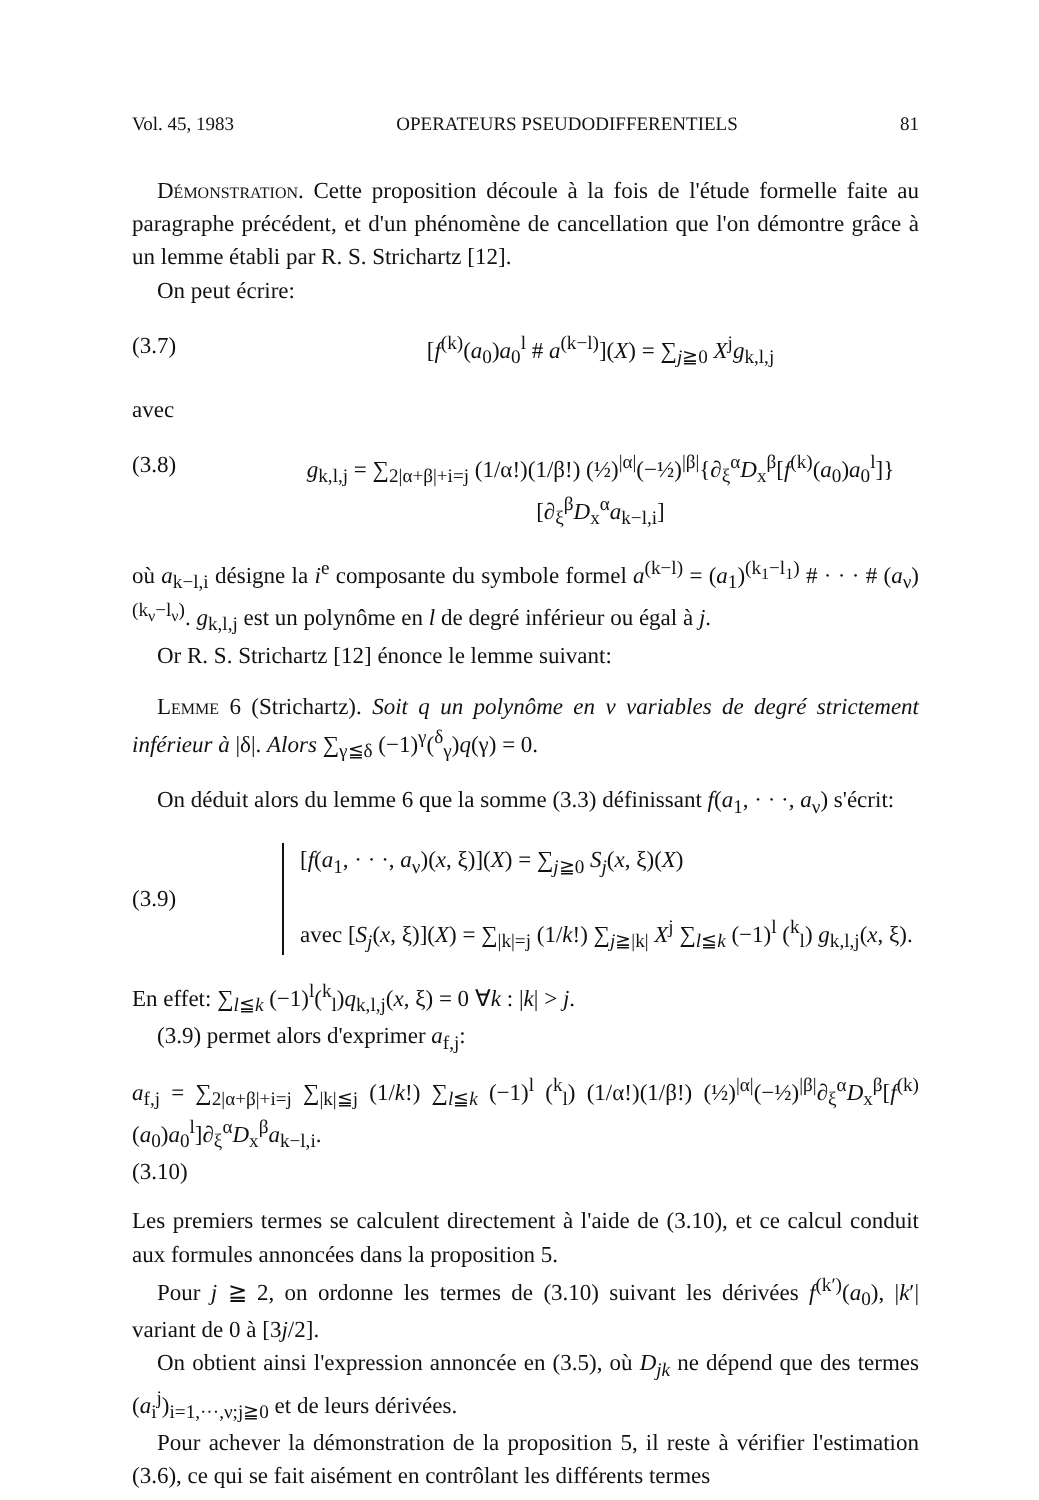Vol. 45, 1983 OPERATEURS PSEUDODIFFERENTIELS 81
Démonstration. Cette proposition découle à la fois de l'étude formelle faite au paragraphe précédent, et d'un phénomène de cancellation que l'on démontre grâce à un lemme établi par R. S. Strichartz [12].
On peut écrire:
(3.7) [f<sup>(k)</sup>(a<sub>0</sub>)a<sub>0</sub><sup>l</sup> # a<sup>(k−l)</sup>](X) = ∑<sub>j≧0</sub> X<sup>j</sup>g<sub>k,l,j</sub>
avec
(3.8) g<sub>k,l,j</sub> = ∑<sub>2|α+β|+i=j</sub> (1/α!)(1/β!) (½)<sup>|α|</sup>(−½)<sup>|β|</sup>{∂<sub>ξ</sub><sup>α</sup>D<sub>x</sub><sup>β</sup>[f<sup>(k)</sup>(a<sub>0</sub>)a<sub>0</sub><sup>l</sup>]}[∂<sub>ξ</sub><sup>β</sup>D<sub>x</sub><sup>α</sup>a<sub>k−l,i</sub>]
où a<sub>k−l,i</sub> désigne la i<sup>e</sup> composante du symbole formel a<sup>(k−l)</sup> = (a<sub>1</sub>)<sup>(k<sub>1</sub>−l<sub>1</sub>)</sup> # · · · # (a<sub>ν</sub>)<sup>(k<sub>ν</sub>−l<sub>ν</sub>)</sup>. g<sub>k,l,j</sub> est un polynôme en l de degré inférieur ou égal à j.
Or R. S. Strichartz [12] énonce le lemme suivant:
Lemme 6 (Strichartz). Soit q un polynôme en ν variables de degré strictement inférieur à |δ|. Alors ∑<sub>γ≦δ</sub> (−1)<sup>γ</sup>(<sup>δ</sup><sub>γ</sub>)q(γ) = 0.
On déduit alors du lemme 6 que la somme (3.3) définissant f(a<sub>1</sub>, · · ·, a<sub>ν</sub>) s'écrit:
(3.9) [f(a<sub>1</sub>, · · ·, a<sub>ν</sub>)(x, ξ)](X) = ∑<sub>j≧0</sub> S<sub>j</sub>(x, ξ)(X)
avec [S<sub>j</sub>(x, ξ)](X) = ∑<sub>|k|=j</sub> (1/k!) ∑<sub>j≧|k|</sub> X<sup>j</sup> ∑<sub>l≦k</sub> (−1)<sup>l</sup> (<sup>k</sup><sub>l</sub>) g<sub>k,l,j</sub>(x, ξ).
En effet: ∑<sub>l≦k</sub> (−1)<sup>l</sup>(<sup>k</sup><sub>l</sub>)q<sub>k,l,j</sub>(x, ξ) = 0 ∀k : |k| > j.
(3.9) permet alors d'exprimer a<sub>f,j</sub>:
a<sub>f,j</sub> = ∑<sub>2|α+β|+i=j</sub> ∑<sub>|k|≦j</sub> (1/k!) ∑<sub>l≦k</sub> (−1)<sup>l</sup> (<sup>k</sup><sub>l</sub>) (1/α!)(1/β!) (½)<sup>|α|</sup>(−½)<sup>|β|</sup>∂<sub>ξ</sub><sup>α</sup>D<sub>x</sub><sup>β</sup>[f<sup>(k)</sup>(a<sub>0</sub>)a<sub>0</sub><sup>l</sup>]∂<sub>ξ</sub><sup>α</sup>D<sub>x</sub><sup>β</sup>a<sub>k−l,i</sub>.
(3.10)
Les premiers termes se calculent directement à l'aide de (3.10), et ce calcul conduit aux formules annoncées dans la proposition 5.
Pour j ≧ 2, on ordonne les termes de (3.10) suivant les dérivées f<sup>(k′)</sup>(a<sub>0</sub>), |k′| variant de 0 à [3j/2].
On obtient ainsi l'expression annoncée en (3.5), où D<sub>jk</sub> ne dépend que des termes (a<sub>i</sub><sup>j</sup>)<sub>i=1,···,ν;j≧0</sub> et de leurs dérivées.
Pour achever la démonstration de la proposition 5, il reste à vérifier l'estimation (3.6), ce qui se fait aisément en contrôlant les différents termes